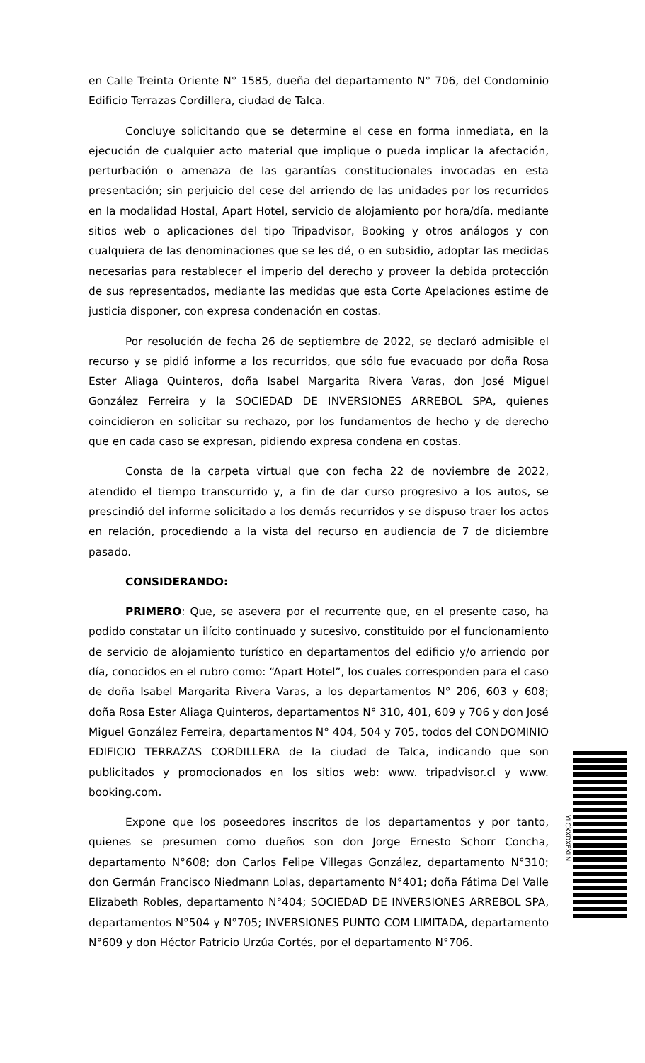en Calle Treinta Oriente N° 1585, dueña del departamento N° 706, del Condominio Edificio Terrazas Cordillera, ciudad de Talca.
Concluye solicitando que se determine el cese en forma inmediata, en la ejecución de cualquier acto material que implique o pueda implicar la afectación, perturbación o amenaza de las garantías constitucionales invocadas en esta presentación; sin perjuicio del cese del arriendo de las unidades por los recurridos en la modalidad Hostal, Apart Hotel, servicio de alojamiento por hora/día, mediante sitios web o aplicaciones del tipo Tripadvisor, Booking y otros análogos y con cualquiera de las denominaciones que se les dé, o en subsidio, adoptar las medidas necesarias para restablecer el imperio del derecho y proveer la debida protección de sus representados, mediante las medidas que esta Corte Apelaciones estime de justicia disponer, con expresa condenación en costas.
Por resolución de fecha 26 de septiembre de 2022, se declaró admisible el recurso y se pidió informe a los recurridos, que sólo fue evacuado por doña Rosa Ester Aliaga Quinteros, doña Isabel Margarita Rivera Varas, don José Miguel González Ferreira y la SOCIEDAD DE INVERSIONES ARREBOL SPA, quienes coincidieron en solicitar su rechazo, por los fundamentos de hecho y de derecho que en cada caso se expresan, pidiendo expresa condena en costas.
Consta de la carpeta virtual que con fecha 22 de noviembre de 2022, atendido el tiempo transcurrido y, a fin de dar curso progresivo a los autos, se prescindió del informe solicitado a los demás recurridos y se dispuso traer los actos en relación, procediendo a la vista del recurso en audiencia de 7 de diciembre pasado.
CONSIDERANDO:
PRIMERO: Que, se asevera por el recurrente que, en el presente caso, ha podido constatar un ilícito continuado y sucesivo, constituido por el funcionamiento de servicio de alojamiento turístico en departamentos del edificio y/o arriendo por día, conocidos en el rubro como: “Apart Hotel”, los cuales corresponden para el caso de doña Isabel Margarita Rivera Varas, a los departamentos N° 206, 603 y 608; doña Rosa Ester Aliaga Quinteros, departamentos N° 310, 401, 609 y 706 y don José Miguel González Ferreira, departamentos N° 404, 504 y 705, todos del CONDOMINIO EDIFICIO TERRAZAS CORDILLERA de la ciudad de Talca, indicando que son publicitados y promocionados en los sitios web: www. tripadvisor.cl y www. booking.com.
Expone que los poseedores inscritos de los departamentos y por tanto, quienes se presumen como dueños son don Jorge Ernesto Schorr Concha, departamento N°608; don Carlos Felipe Villegas González, departamento N°310; don Germán Francisco Niedmann Lolas, departamento N°401; doña Fátima Del Valle Elizabeth Robles, departamento N°404; SOCIEDAD DE INVERSIONES ARREBOL SPA, departamentos N°504 y N°705; INVERSIONES PUNTO COM LIMITADA, departamento N°609 y don Héctor Patricio Urzúa Cortés, por el departamento N°706.
YLCXXDXFXLN